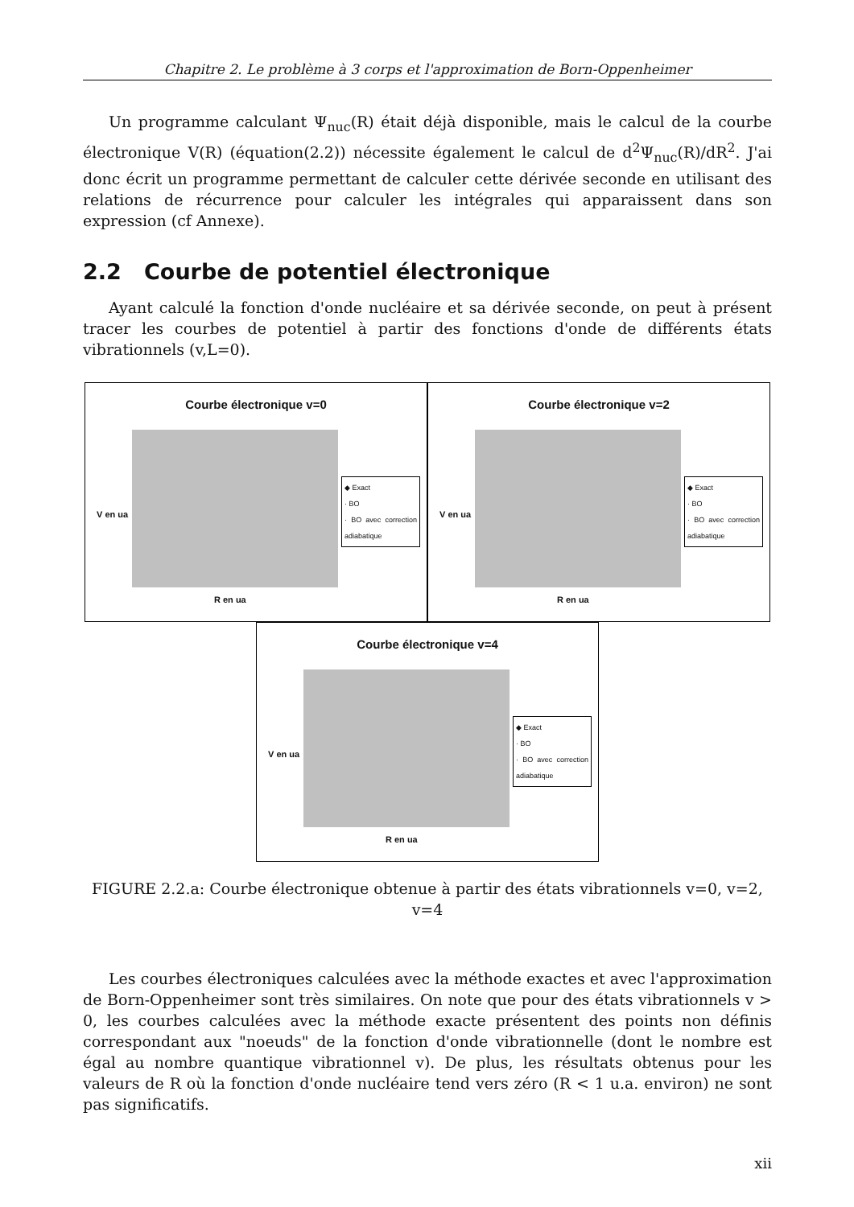Chapitre 2. Le problème à 3 corps et l'approximation de Born-Oppenheimer
Un programme calculant Ψ<sub>nuc</sub>(R) était déjà disponible, mais le calcul de la courbe électronique V(R) (équation(2.2)) nécessite également le calcul de d<sup>2</sup>Ψ<sub>nuc</sub>(R)/dR<sup>2</sup>. J'ai donc écrit un programme permettant de calculer cette dérivée seconde en utilisant des relations de récurrence pour calculer les intégrales qui apparaissent dans son expression (cf Annexe).
2.2 Courbe de potentiel électronique
Ayant calculé la fonction d'onde nucléaire et sa dérivée seconde, on peut à présent tracer les courbes de potentiel à partir des fonctions d'onde de différents états vibrationnels (v,L=0).
Courbe électronique v=0
V en ua
◆ Exact
· BO
· BO avec correction adiabatique
R en ua
Courbe électronique v=2
V en ua
◆ Exact
· BO
· BO avec correction adiabatique
R en ua
Courbe électronique v=4
V en ua
◆ Exact
· BO
· BO avec correction adiabatique
R en ua
FIGURE 2.2.a: Courbe électronique obtenue à partir des états vibrationnels v=0, v=2, v=4
Les courbes électroniques calculées avec la méthode exactes et avec l'approximation de Born-Oppenheimer sont très similaires. On note que pour des états vibrationnels v > 0, les courbes calculées avec la méthode exacte présentent des points non définis correspondant aux "noeuds" de la fonction d'onde vibrationnelle (dont le nombre est égal au nombre quantique vibrationnel v). De plus, les résultats obtenus pour les valeurs de R où la fonction d'onde nucléaire tend vers zéro (R < 1 u.a. environ) ne sont pas significatifs.
xii